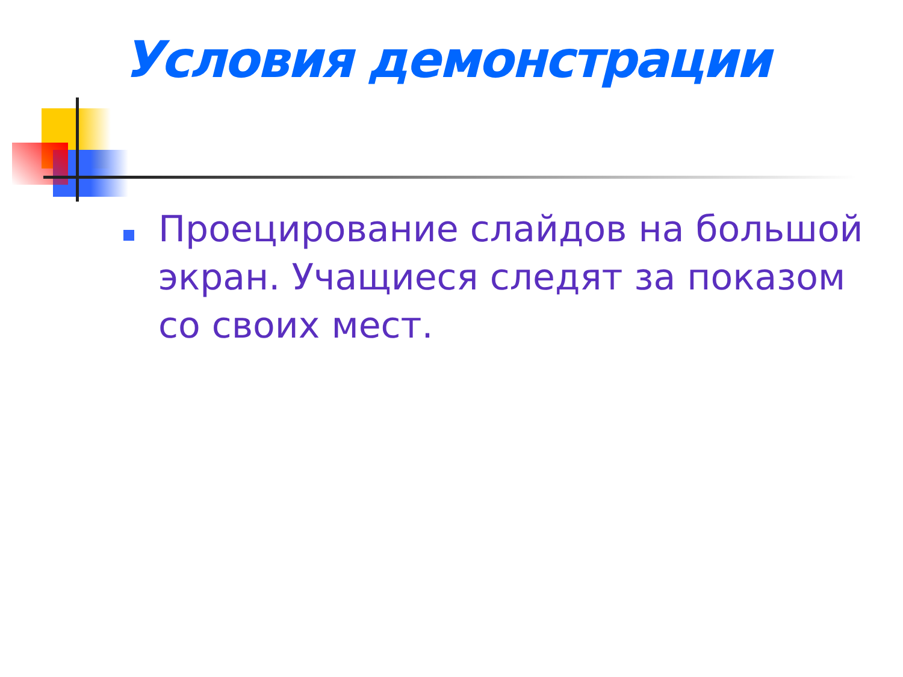Условия демонстрации
Проецирование слайдов на большой экран. Учащиеся следят за показом со своих мест.